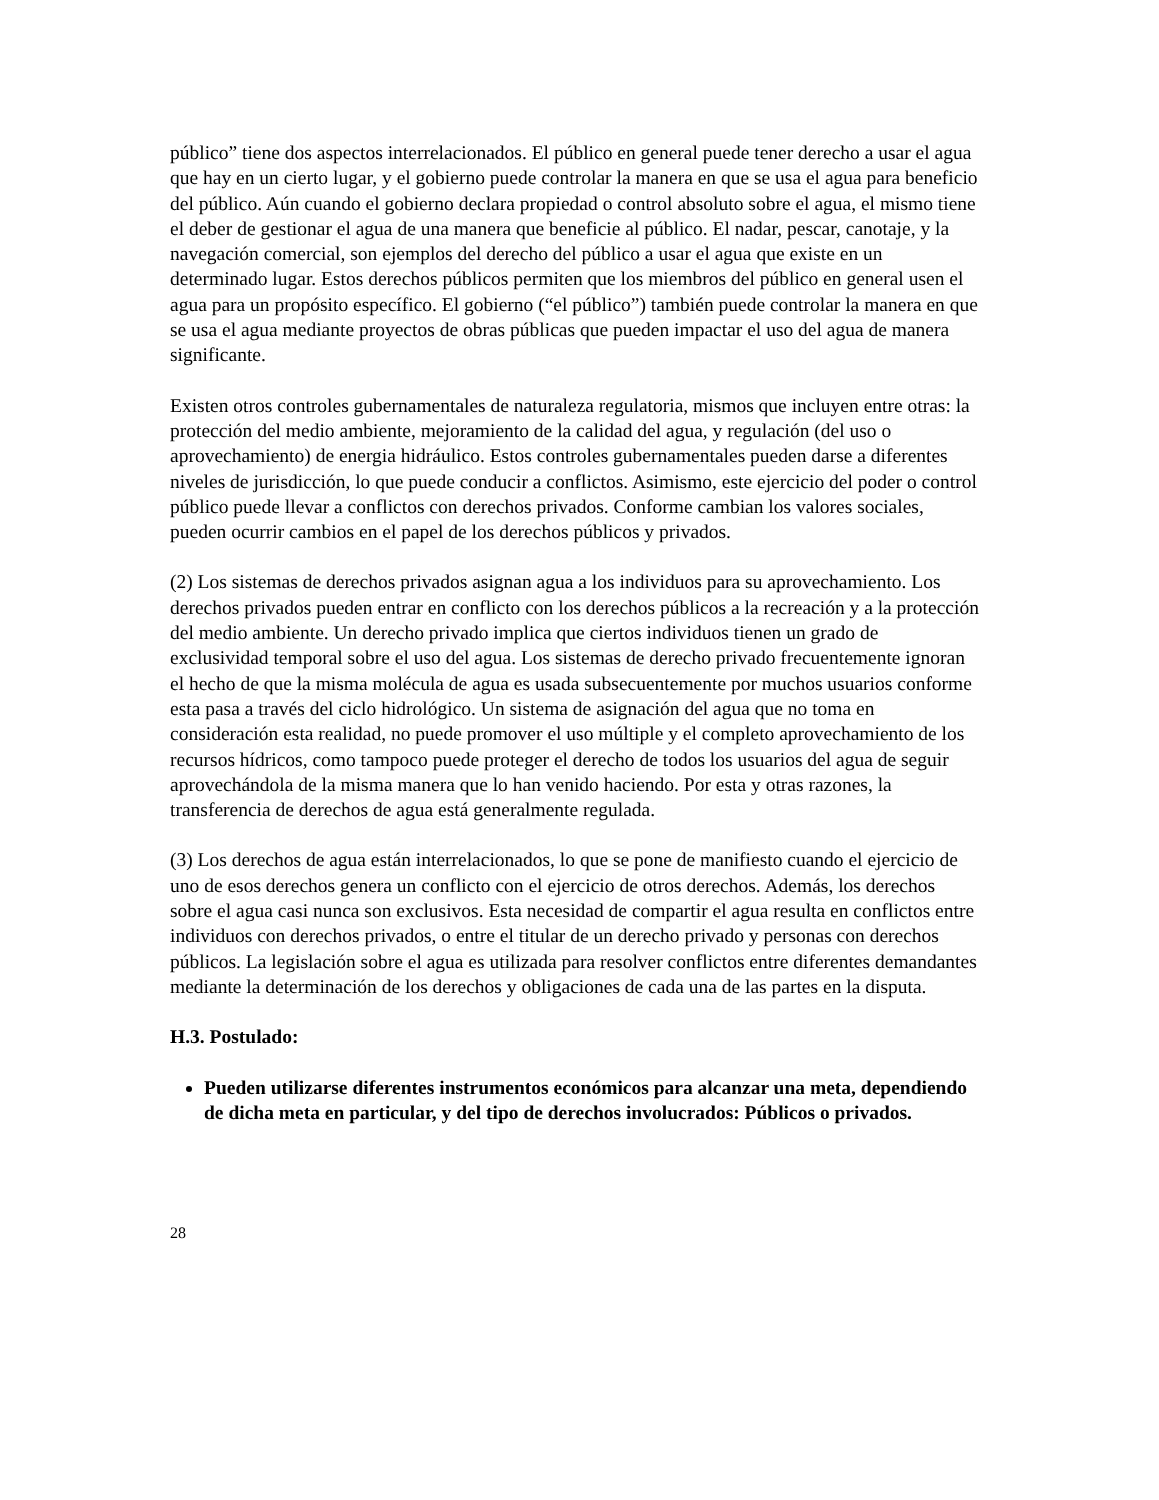público” tiene dos aspectos interrelacionados. El público en general puede tener derecho a usar el agua que hay en un cierto lugar, y el gobierno puede controlar la manera en que se usa el agua para beneficio del público. Aún cuando el gobierno declara propiedad o control absoluto sobre el agua, el mismo tiene el deber de gestionar el agua de una manera que beneficie al público. El nadar, pescar, canotaje, y la navegación comercial, son ejemplos del derecho del público a usar el agua que existe en un determinado lugar. Estos derechos públicos permiten que los miembros del público en general usen el agua para un propósito específico. El gobierno (“el público”) también puede controlar la manera en que se usa el agua mediante proyectos de obras públicas que pueden impactar el uso del agua de manera significante.
Existen otros controles gubernamentales de naturaleza regulatoria, mismos que incluyen entre otras: la protección del medio ambiente, mejoramiento de la calidad del agua, y regulación (del uso o aprovechamiento) de energia hidráulico. Estos controles gubernamentales pueden darse a diferentes niveles de jurisdicción, lo que puede conducir a conflictos. Asimismo, este ejercicio del poder o control público puede llevar a conflictos con derechos privados. Conforme cambian los valores sociales, pueden ocurrir cambios en el papel de los derechos públicos y privados.
(2) Los sistemas de derechos privados asignan agua a los individuos para su aprovechamiento. Los derechos privados pueden entrar en conflicto con los derechos públicos a la recreación y a la protección del medio ambiente. Un derecho privado implica que ciertos individuos tienen un grado de exclusividad temporal sobre el uso del agua. Los sistemas de derecho privado frecuentemente ignoran el hecho de que la misma molécula de agua es usada subsecuentemente por muchos usuarios conforme esta pasa a través del ciclo hidrológico. Un sistema de asignación del agua que no toma en consideración esta realidad, no puede promover el uso múltiple y el completo aprovechamiento de los recursos hídricos, como tampoco puede proteger el derecho de todos los usuarios del agua de seguir aprovechándola de la misma manera que lo han venido haciendo. Por esta y otras razones, la transferencia de derechos de agua está generalmente regulada.
(3) Los derechos de agua están interrelacionados, lo que se pone de manifiesto cuando el ejercicio de uno de esos derechos genera un conflicto con el ejercicio de otros derechos. Además, los derechos sobre el agua casi nunca son exclusivos. Esta necesidad de compartir el agua resulta en conflictos entre individuos con derechos privados, o entre el titular de un derecho privado y personas con derechos públicos. La legislación sobre el agua es utilizada para resolver conflictos entre diferentes demandantes mediante la determinación de los derechos y obligaciones de cada una de las partes en la disputa.
H.3. Postulado:
Pueden utilizarse diferentes instrumentos económicos para alcanzar una meta, dependiendo de dicha meta en particular, y del tipo de derechos involucrados: Públicos o privados.
28